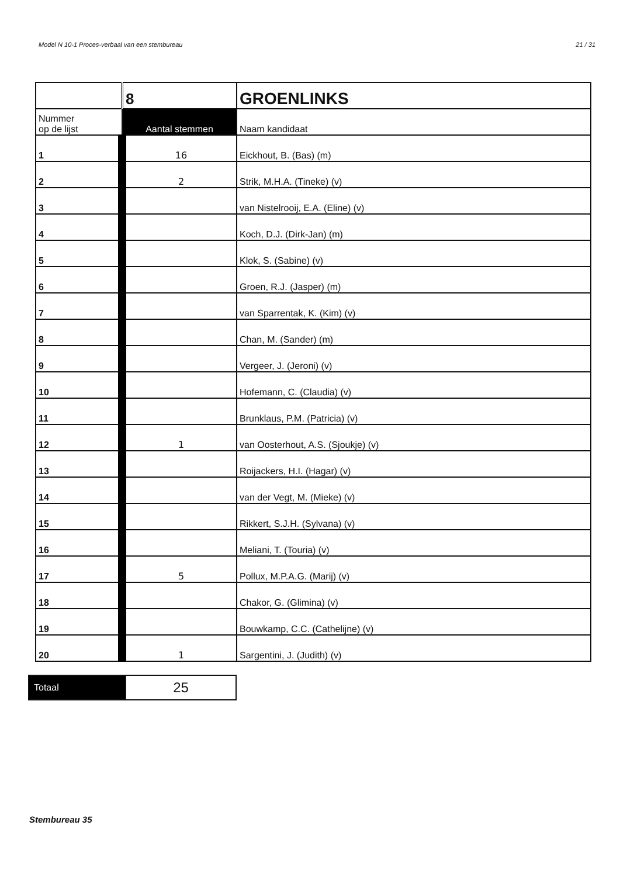Model N 10-1 Proces-verbaal van een stembureau 21 / 31
| | 8 | GROENLINKS |
| Nummer op de lijst | Aantal stemmen | Naam kandidaat |
| 1 | 16 | Eickhout, B. (Bas) (m) |
| 2 | 2 | Strik, M.H.A. (Tineke) (v) |
| 3 | | van Nistelrooij, E.A. (Eline) (v) |
| 4 | | Koch, D.J. (Dirk-Jan) (m) |
| 5 | | Klok, S. (Sabine) (v) |
| 6 | | Groen, R.J. (Jasper) (m) |
| 7 | | van Sparrentak, K. (Kim) (v) |
| 8 | | Chan, M. (Sander) (m) |
| 9 | | Vergeer, J. (Jeroni) (v) |
| 10 | | Hofemann, C. (Claudia) (v) |
| 11 | | Brunklaus, P.M. (Patricia) (v) |
| 12 | 1 | van Oosterhout, A.S. (Sjoukje) (v) |
| 13 | | Roijackers, H.I. (Hagar) (v) |
| 14 | | van der Vegt, M. (Mieke) (v) |
| 15 | | Rikkert, S.J.H. (Sylvana) (v) |
| 16 | | Meliani, T. (Touria) (v) |
| 17 | 5 | Pollux, M.P.A.G. (Marij) (v) |
| 18 | | Chakor, G. (Glimina) (v) |
| 19 | | Bouwkamp, C.C. (Cathelijne) (v) |
| 20 | 1 | Sargentini, J. (Judith) (v) |
| Totaal | 25 |
Stembureau 35